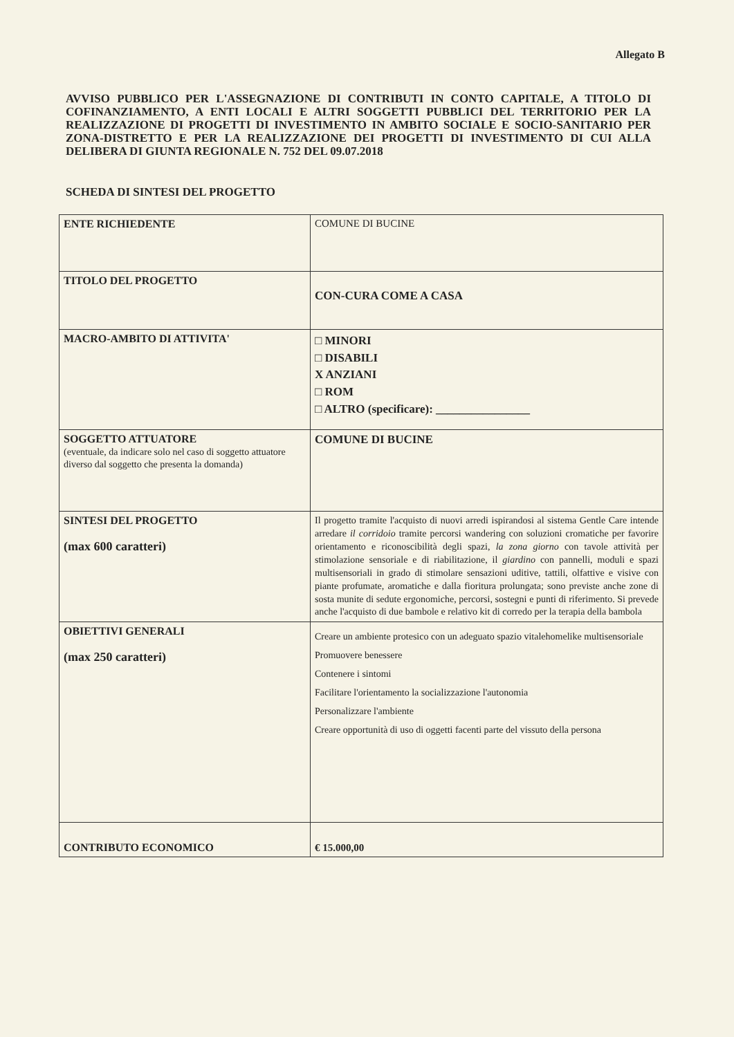Allegato B
AVVISO PUBBLICO PER L'ASSEGNAZIONE DI CONTRIBUTI IN CONTO CAPITALE, A TITOLO DI COFINANZIAMENTO, A ENTI LOCALI E ALTRI SOGGETTI PUBBLICI DEL TERRITORIO PER LA REALIZZAZIONE DI PROGETTI DI INVESTIMENTO IN AMBITO SOCIALE E SOCIO-SANITARIO PER ZONA-DISTRETTO E PER LA REALIZZAZIONE DEI PROGETTI DI INVESTIMENTO DI CUI ALLA DELIBERA DI GIUNTA REGIONALE N. 752 DEL 09.07.2018
SCHEDA DI SINTESI DEL PROGETTO
| ENTE RICHIEDENTE | COMUNE DI BUCINE |
| TITOLO DEL PROGETTO | CON-CURA COME A CASA |
| MACRO-AMBITO DI ATTIVITA' | □ MINORI □ DISABILI X ANZIANI □ ROM □ ALTRO (specificare): ________________ |
| SOGGETTO ATTUATORE (eventuale, da indicare solo nel caso di soggetto attuatore diverso dal soggetto che presenta la domanda) | COMUNE DI BUCINE |
| SINTESI DEL PROGETTO (max 600 caratteri) | Il progetto tramite l'acquisto di nuovi arredi ispirandosi al sistema Gentle Care intende arredare il corridoio tramite percorsi wandering con soluzioni cromatiche per favorire orientamento e riconoscibilità degli spazi, la zona giorno con tavole attività per stimolazione sensoriale e di riabilitazione, il giardino con pannelli, moduli e spazi multisensoriali in grado di stimolare sensazioni uditive, tattili, olfattive e visive con piante profumate, aromatiche e dalla fioritura prolungata; sono previste anche zone di sosta munite di sedute ergonomiche, percorsi, sostegni e punti di riferimento. Si prevede anche l'acquisto di due bambole e relativo kit di corredo per la terapia della bambola |
| OBIETTIVI GENERALI (max 250 caratteri) | Creare un ambiente protesico con un adeguato spazio vitalehomelike multisensoriale Promuovere benessere Contenere i sintomi Facilitare l'orientamento la socializzazione l'autonomia Personalizzare l'ambiente Creare opportunità di uso di oggetti facenti parte del vissuto della persona |
| CONTRIBUTO ECONOMICO | € 15.000,00 |